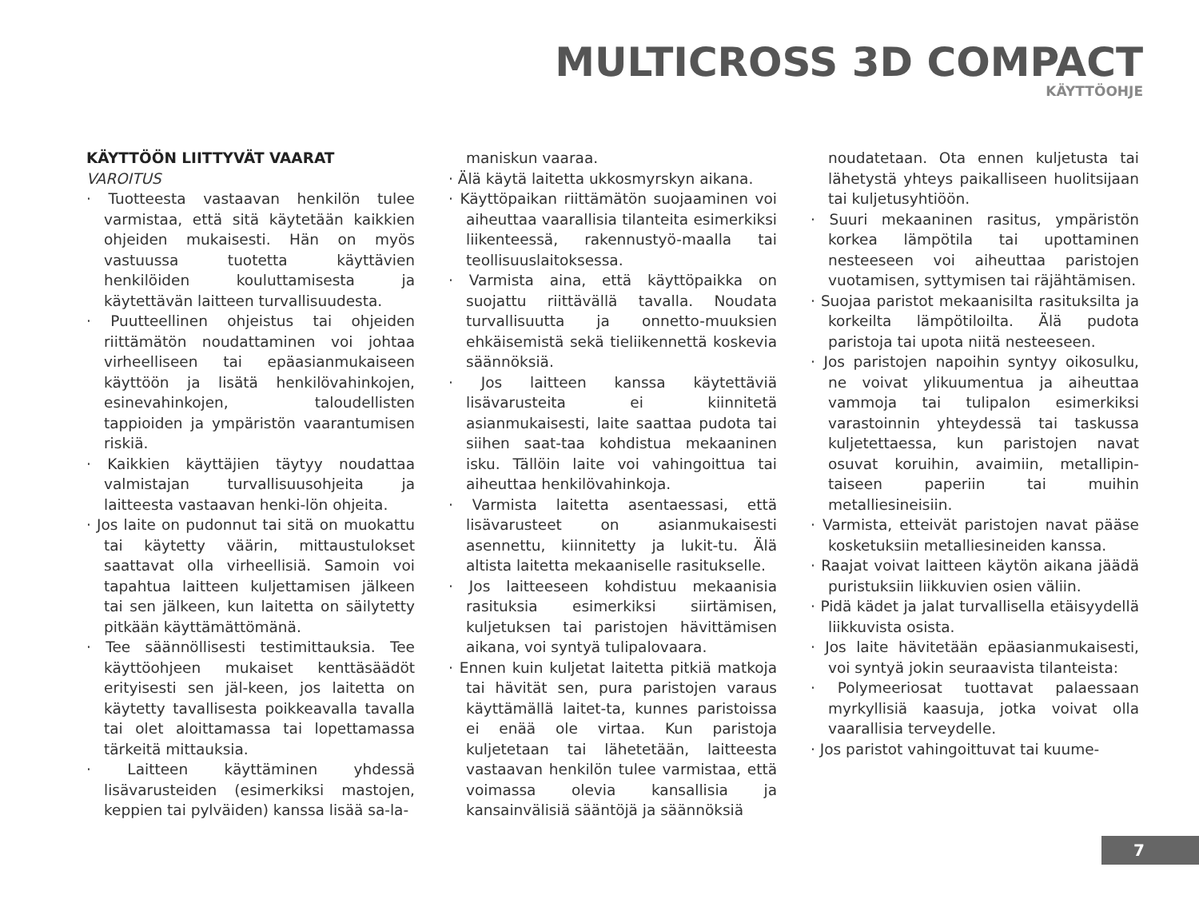MULTICROSS 3D COMPACT
KÄYTTÖOHJE
KÄYTTÖÖN LIITTYVÄT VAARAT
VAROITUS
· Tuotteesta vastaavan henkilön tulee varmistaa, että sitä käytetään kaikkien ohjeiden mukaisesti. Hän on myös vastuussa tuotetta käyttävien henkilöiden kouluttamisesta ja käytettävän laitteen turvallisuudesta.
· Puutteellinen ohjeistus tai ohjeiden riittämätön noudattaminen voi johtaa virheelliseen tai epäasianmukaiseen käyttöön ja lisätä henkilövahinkojen, esinevahinkojen, taloudellisten tappioiden ja ympäristön vaarantumisen riskiä.
· Kaikkien käyttäjien täytyy noudattaa valmistajan turvallisuusohjeita ja laitteesta vastaavan henki-lön ohjeita.
· Jos laite on pudonnut tai sitä on muokattu tai käytetty väärin, mittaustulokset saattavat olla virheellisiä. Samoin voi tapahtua laitteen kuljettamisen jälkeen tai sen jälkeen, kun laitetta on säilytetty pitkään käyttämättömänä.
· Tee säännöllisesti testimittauksia. Tee käyttöohjeen mukaiset kenttäsäädöt erityisesti sen jäl-keen, jos laitetta on käytetty tavallisesta poikkeavalla tavalla tai olet aloittamassa tai lopettamassa tärkeitä mittauksia.
· Laitteen käyttäminen yhdessä lisävarusteiden (esimerkiksi mastojen, keppien tai pylväiden) kanssa lisää sa-la-
maniskun vaaraa.
· Älä käytä laitetta ukkosmyrskyn aikana.
· Käyttöpaikan riittämätön suojaaminen voi aiheuttaa vaarallisia tilanteita esimerkiksi liikenteessä, rakennustyö-maalla tai teollisuuslaitoksessa.
· Varmista aina, että käyttöpaikka on suojattu riittävällä tavalla. Noudata turvallisuutta ja onnetto-muuksien ehkäisemistä sekä tieliikennettä koskevia säännöksiä.
· Jos laitteen kanssa käytettäviä lisävarusteita ei kiinnitetä asianmukaisesti, laite saattaa pudota tai siihen saat-taa kohdistua mekaaninen isku. Tällöin laite voi vahingoittua tai aiheuttaa henkilövahinkoja.
· Varmista laitetta asentaessasi, että lisävarusteet on asianmukaisesti asennettu, kiinnitetty ja lukit-tu. Älä altista laitetta mekaaniselle rasitukselle.
· Jos laitteeseen kohdistuu mekaanisia rasituksia esimerkiksi siirtämisen, kuljetuksen tai paristojen hävittämisen aikana, voi syntyä tulipalovaara.
· Ennen kuin kuljetat laitetta pitkiä matkoja tai hävität sen, pura paristojen varaus käyttämällä laitet-ta, kunnes paristoissa ei enää ole virtaa. Kun paristoja kuljetetaan tai lähetetään, laitteesta vastaavan henkilön tulee varmistaa, että voimassa olevia kansallisia ja kansainvälisiä sääntöjä ja säännöksiä
noudatetaan. Ota ennen kuljetusta tai lähetystä yhteys paikalliseen huolitsijaan tai kuljetusyhtiöön.
· Suuri mekaaninen rasitus, ympäristön korkea lämpötila tai upottaminen nesteeseen voi aiheuttaa paristojen vuotamisen, syttymisen tai räjähtämisen.
· Suojaa paristot mekaanisilta rasituksilta ja korkeilta lämpötiloilta. Älä pudota paristoja tai upota niitä nesteeseen.
· Jos paristojen napoihin syntyy oikosulku, ne voivat ylikuumentua ja aiheuttaa vammoja tai tulipalon esimerkiksi varastoinnin yhteydessä tai taskussa kuljetettaessa, kun paristojen navat osuvat koruihin, avaimiin, metallipin-taiseen paperiin tai muihin metalliesineisiin.
· Varmista, etteivät paristojen navat pääse kosketuksiin metalliesineiden kanssa.
· Raajat voivat laitteen käytön aikana jäädä puristuksiin liikkuvien osien väliin.
· Pidä kädet ja jalat turvallisella etäisyydellä liikkuvista osista.
· Jos laite hävitetään epäasianmukaisesti, voi syntyä jokin seuraavista tilanteista:
· Polymeeriosat tuottavat palaessaan myrkyllisiä kaasuja, jotka voivat olla vaarallisia terveydelle.
· Jos paristot vahingoittuvat tai kuume-
7